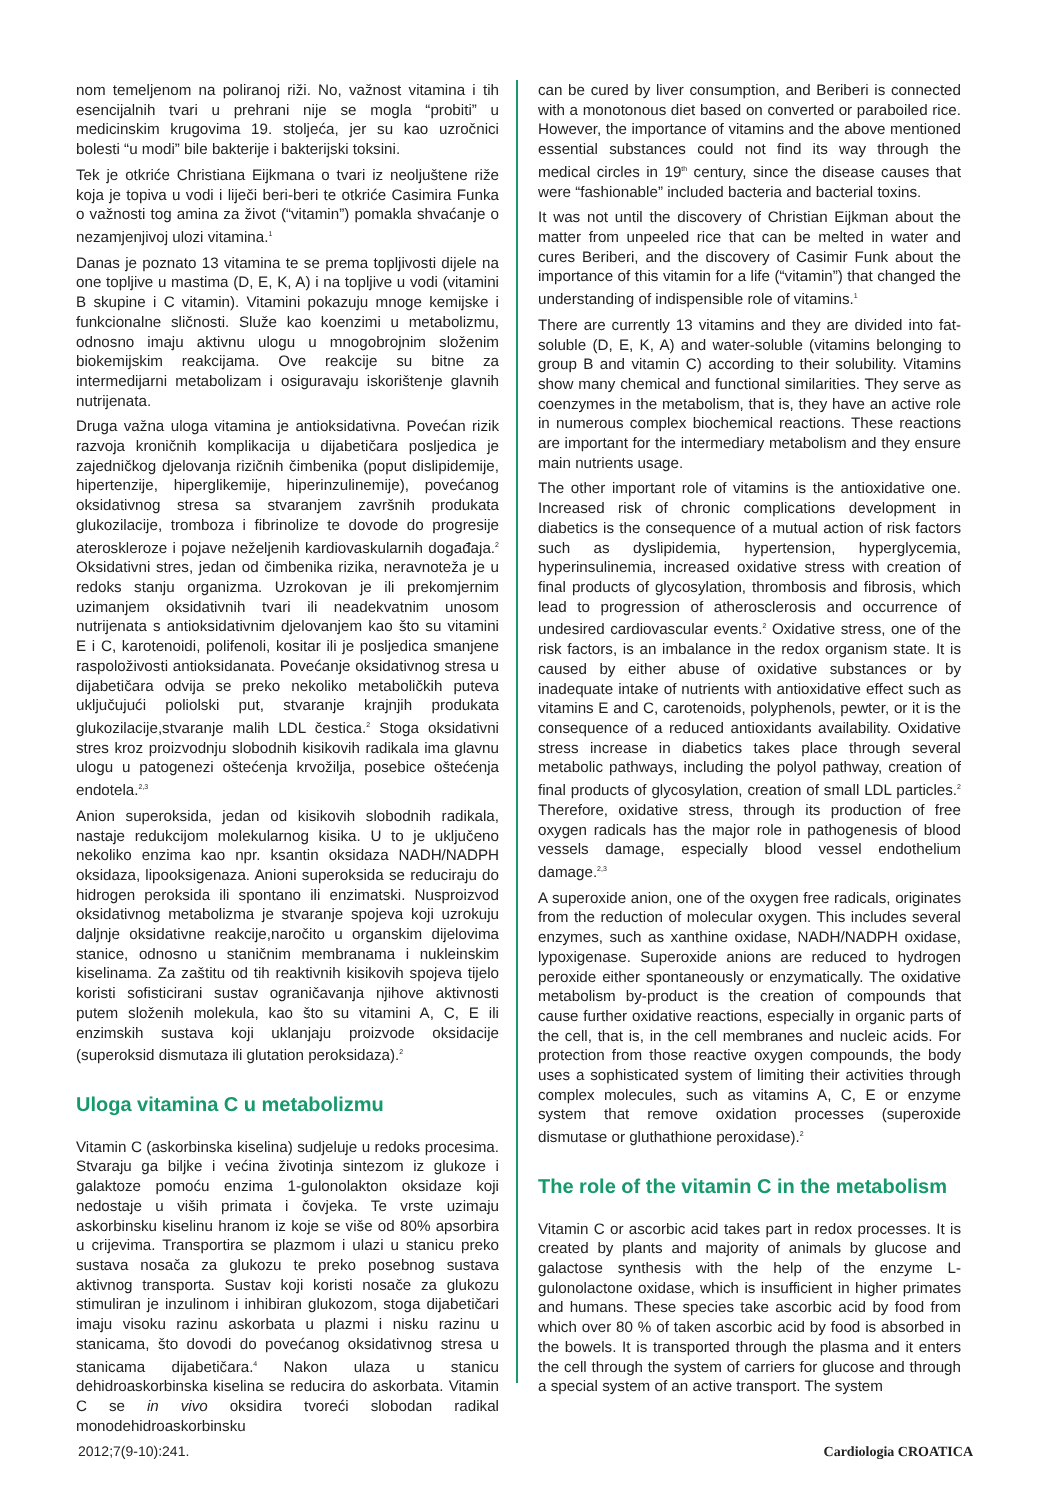nom temeljenom na poliranoj riži. No, važnost vitamina i tih esencijalnih tvari u prehrani nije se mogla “probiti” u medicinskim krugovima 19. stoljeća, jer su kao uzročnici bolesti “u modi” bile bakterije i bakterijski toksini.
Tek je otkriće Christiana Eijkmana o tvari iz neoljuštene riže koja je topiva u vodi i liječi beri-beri te otkriće Casimira Funka o važnosti tog amina za život (“vitamin”) pomakla shvaćanje o nezamjenjivoj ulozi vitamina.<sup>1</sup>
Danas je poznato 13 vitamina te se prema topljivosti dijele na one topljive u mastima (D, E, K, A) i na topljive u vodi (vitamini B skupine i C vitamin). Vitamini pokazuju mnoge kemijske i funkcionalne sličnosti. Služe kao koenzimi u metabolizmu, odnosno imaju aktivnu ulogu u mnogobrojnim složenim biokemijskim reakcijama. Ove reakcije su bitne za intermedijarni metabolizam i osiguravaju iskorištenje glavnih nutrijenata.
Druga važna uloga vitamina je antioksidativna. Povećan rizik razvoja kroničnih komplikacija u dijabetičara posljedica je zajedničkog djelovanja rizičnih čimbenika (poput dislipidemije, hipertenzije, hiperglikemije, hiperinzulinemije), povećanog oksidativnog stresa sa stvaranjem završnih produkata glukozilacije, tromboza i fibrinolize te dovode do progresije ateroskleroze i pojave neželjenih kardiovaskularnih događaja.<sup>2</sup> Oksidativni stres, jedan od čimbenika rizika, neravnoteža je u redoks stanju organizma. Uzrokovan je ili prekomjernim uzimanjem oksidativnih tvari ili neadekvatnim unosom nutrijenata s antioksidativnim djelovanjem kao što su vitamini E i C, karotenoidi, polifenoli, kositar ili je posljedica smanjene raspoloživosti antioksidanata. Povećanje oksidativnog stresa u dijabetičara odvija se preko nekoliko metaboličkih puteva uključujući poliolski put, stvaranje krajnjih produkata glukozilacije,stvaranje malih LDL čestica.<sup>2</sup> Stoga oksidativni stres kroz proizvodnju slobodnih kisikovih radikala ima glavnu ulogu u patogenezi oštećenja krvožilja, posebice oštećenja endotela.<sup>2,3</sup>
Anion superoksida, jedan od kisikovih slobodnih radikala, nastaje redukcijom molekularnog kisika. U to je uključeno nekoliko enzima kao npr. ksantin oksidaza NADH/NADPH oksidaza, lipooksigenaza. Anioni superoksida se reduciraju do hidrogen peroksida ili spontano ili enzimatski. Nusproizvod oksidativnog metabolizma je stvaranje spojeva koji uzrokuju daljnje oksidativne reakcije,naročito u organskim dijelovima stanice, odnosno u staničnim membranama i nukleinskim kiselinama. Za zaštitu od tih reaktivnih kisikovih spojeva tijelo koristi sofisticirani sustav ograničavanja njihove aktivnosti putem složenih molekula, kao što su vitamini A, C, E ili enzimskih sustava koji uklanjaju proizvode oksidacije (superoksid dismutaza ili glutation peroksidaza).<sup>2</sup>
Uloga vitamina C u metabolizmu
Vitamin C (askorbinska kiselina) sudjeluje u redoks procesima. Stvaraju ga biljke i većina životinja sintezom iz glukoze i galaktoze pomoću enzima 1-gulonolakton oksidaze koji nedostaje u viših primata i čovjeka. Te vrste uzimaju askorbinsku kiselinu hranom iz koje se više od 80% apsorbira u crijevima. Transportira se plazmom i ulazi u stanicu preko sustava nosača za glukozu te preko posebnog sustava aktivnog transporta. Sustav koji koristi nosače za glukozu stimuliran je inzulinom i inhibiran glukozom, stoga dijabetičari imaju visoku razinu askorbata u plazmi i nisku razinu u stanicama, što dovodi do povećanog oksidativnog stresa u stanicama dijabetičara.<sup>4</sup> Nakon ulaza u stanicu dehidroaskorbinska kiselina se reducira do askorbata. Vitamin C se in vivo oksidira tvoreći slobodan radikal monodehidroaskorbinsku
can be cured by liver consumption, and Beriberi is connected with a monotonous diet based on converted or paraboiled rice. However, the importance of vitamins and the above mentioned essential substances could not find its way through the medical circles in 19<sup>th</sup> century, since the disease causes that were “fashionable” included bacteria and bacterial toxins.
It was not until the discovery of Christian Eijkman about the matter from unpeeled rice that can be melted in water and cures Beriberi, and the discovery of Casimir Funk about the importance of this vitamin for a life (“vitamin”) that changed the understanding of indispensible role of vitamins.<sup>1</sup>
There are currently 13 vitamins and they are divided into fat-soluble (D, E, K, A) and water-soluble (vitamins belonging to group B and vitamin C) according to their solubility. Vitamins show many chemical and functional similarities. They serve as coenzymes in the metabolism, that is, they have an active role in numerous complex biochemical reactions. These reactions are important for the intermediary metabolism and they ensure main nutrients usage.
The other important role of vitamins is the antioxidative one. Increased risk of chronic complications development in diabetics is the consequence of a mutual action of risk factors such as dyslipidemia, hypertension, hyperglycemia, hyperinsulinemia, increased oxidative stress with creation of final products of glycosylation, thrombosis and fibrosis, which lead to progression of atherosclerosis and occurrence of undesired cardiovascular events.<sup>2</sup> Oxidative stress, one of the risk factors, is an imbalance in the redox organism state. It is caused by either abuse of oxidative substances or by inadequate intake of nutrients with antioxidative effect such as vitamins E and C, carotenoids, polyphenols, pewter, or it is the consequence of a reduced antioxidants availability. Oxidative stress increase in diabetics takes place through several metabolic pathways, including the polyol pathway, creation of final products of glycosylation, creation of small LDL particles.<sup>2</sup> Therefore, oxidative stress, through its production of free oxygen radicals has the major role in pathogenesis of blood vessels damage, especially blood vessel endothelium damage.<sup>2,3</sup>
A superoxide anion, one of the oxygen free radicals, originates from the reduction of molecular oxygen. This includes several enzymes, such as xanthine oxidase, NADH/NADPH oxidase, lypoxigenase. Superoxide anions are reduced to hydrogen peroxide either spontaneously or enzymatically. The oxidative metabolism by-product is the creation of compounds that cause further oxidative reactions, especially in organic parts of the cell, that is, in the cell membranes and nucleic acids. For protection from those reactive oxygen compounds, the body uses a sophisticated system of limiting their activities through complex molecules, such as vitamins A, C, E or enzyme system that remove oxidation processes (superoxide dismutase or gluthathione peroxidase).<sup>2</sup>
The role of the vitamin C in the metabolism
Vitamin C or ascorbic acid takes part in redox processes. It is created by plants and majority of animals by glucose and galactose synthesis with the help of the enzyme L- gulonolactone oxidase, which is insufficient in higher primates and humans. These species take ascorbic acid by food from which over 80 % of taken ascorbic acid by food is absorbed in the bowels. It is transported through the plasma and it enters the cell through the system of carriers for glucose and through a special system of an active transport. The system
2012;7(9-10):241. Cardiologia CROATICA